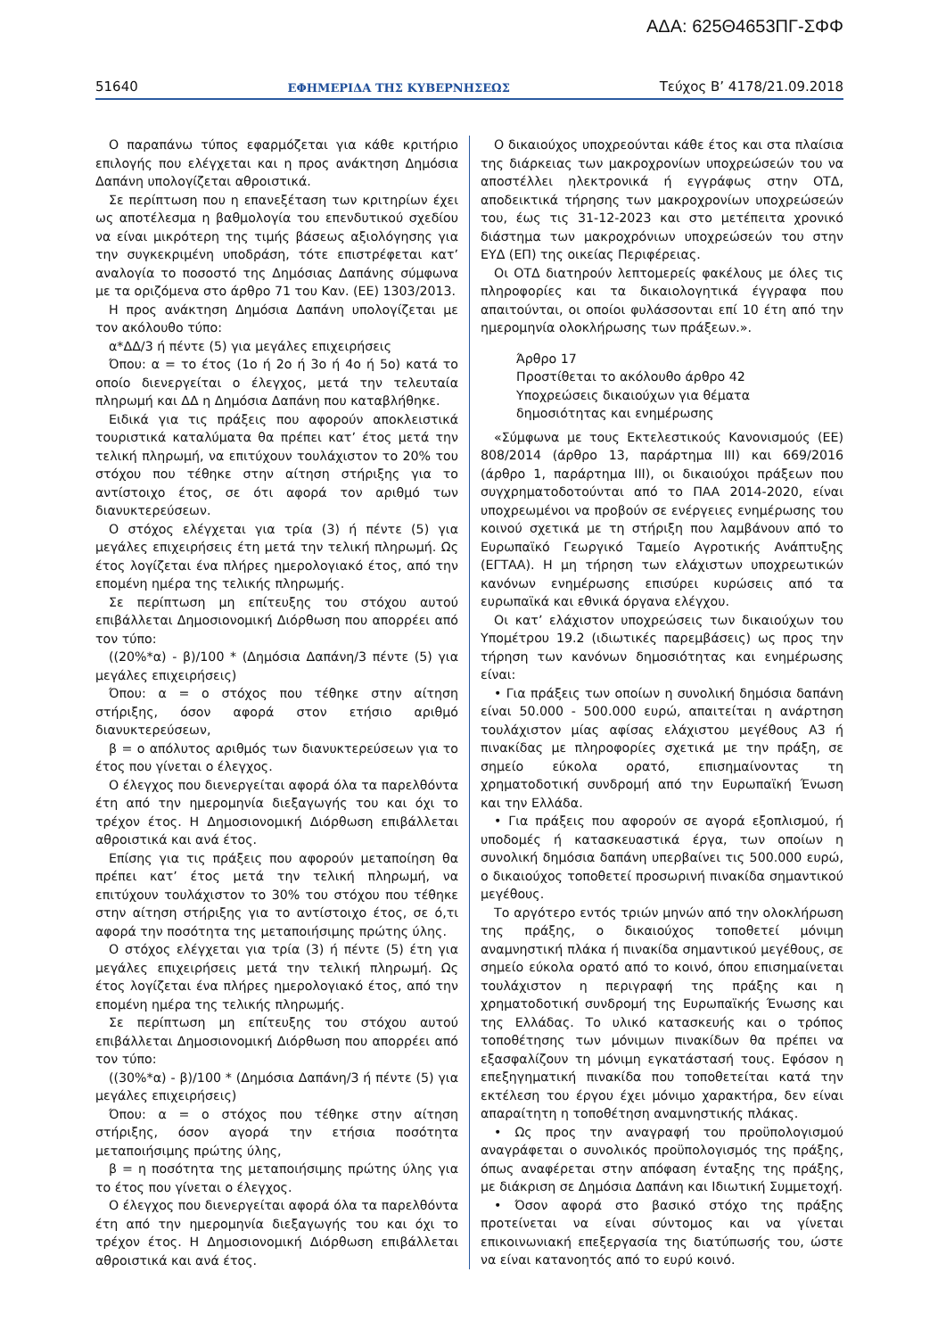ΑΔΑ: 625Θ4653ΠΓ-ΣΦΦ
51640 ΕΦΗΜΕΡΙΔΑ ΤΗΣ ΚΥΒΕΡΝΗΣΕΩΣ Τεύχος Β’ 4178/21.09.2018
Ο παραπάνω τύπος εφαρμόζεται για κάθε κριτήριο επιλογής που ελέγχεται και η προς ανάκτηση Δημόσια Δαπάνη υπολογίζεται αθροιστικά.
Σε περίπτωση που η επανεξέταση των κριτηρίων έχει ως αποτέλεσμα η βαθμολογία του επενδυτικού σχεδίου να είναι μικρότερη της τιμής βάσεως αξιολόγησης για την συγκεκριμένη υποδράση, τότε επιστρέφεται κατ’ αναλογία το ποσοστό της Δημόσιας Δαπάνης σύμφωνα με τα οριζόμενα στο άρθρο 71 του Καν. (ΕΕ) 1303/2013.
Η προς ανάκτηση Δημόσια Δαπάνη υπολογίζεται με τον ακόλουθο τύπο:
α*ΔΔ/3 ή πέντε (5) για μεγάλες επιχειρήσεις
Όπου: α = το έτος (1ο ή 2ο ή 3ο ή 4ο ή 5ο) κατά το οποίο διενεργείται ο έλεγχος, μετά την τελευταία πληρωμή και ΔΔ η Δημόσια Δαπάνη που καταβλήθηκε.
Ειδικά για τις πράξεις που αφορούν αποκλειστικά τουριστικά καταλύματα θα πρέπει κατ’ έτος μετά την τελική πληρωμή, να επιτύχουν τουλάχιστον το 20% του στόχου που τέθηκε στην αίτηση στήριξης για το αντίστοιχο έτος, σε ότι αφορά τον αριθμό των διανυκτερεύσεων.
Ο στόχος ελέγχεται για τρία (3) ή πέντε (5) για μεγάλες επιχειρήσεις έτη μετά την τελική πληρωμή. Ως έτος λογίζεται ένα πλήρες ημερολογιακό έτος, από την επομένη ημέρα της τελικής πληρωμής.
Σε περίπτωση μη επίτευξης του στόχου αυτού επιβάλλεται Δημοσιονομική Διόρθωση που απορρέει από τον τύπο:
((20%*α) - β)/100 * (Δημόσια Δαπάνη/3 πέντε (5) για μεγάλες επιχειρήσεις)
Όπου: α = ο στόχος που τέθηκε στην αίτηση στήριξης, όσον αφορά στον ετήσιο αριθμό διανυκτερεύσεων,
β = ο απόλυτος αριθμός των διανυκτερεύσεων για το έτος που γίνεται ο έλεγχος.
Ο έλεγχος που διενεργείται αφορά όλα τα παρελθόντα έτη από την ημερομηνία διεξαγωγής του και όχι το τρέχον έτος. Η Δημοσιονομική Διόρθωση επιβάλλεται αθροιστικά και ανά έτος.
Επίσης για τις πράξεις που αφορούν μεταποίηση θα πρέπει κατ’ έτος μετά την τελική πληρωμή, να επιτύχουν τουλάχιστον το 30% του στόχου που τέθηκε στην αίτηση στήριξης για το αντίστοιχο έτος, σε ό,τι αφορά την ποσότητα της μεταποιήσιμης πρώτης ύλης.
Ο στόχος ελέγχεται για τρία (3) ή πέντε (5) έτη για μεγάλες επιχειρήσεις μετά την τελική πληρωμή. Ως έτος λογίζεται ένα πλήρες ημερολογιακό έτος, από την επομένη ημέρα της τελικής πληρωμής.
Σε περίπτωση μη επίτευξης του στόχου αυτού επιβάλλεται Δημοσιονομική Διόρθωση που απορρέει από τον τύπο:
((30%*α) - β)/100 * (Δημόσια Δαπάνη/3 ή πέντε (5) για μεγάλες επιχειρήσεις)
Όπου: α = ο στόχος που τέθηκε στην αίτηση στήριξης, όσον αγορά την ετήσια ποσότητα μεταποιήσιμης πρώτης ύλης,
β = η ποσότητα της μεταποιήσιμης πρώτης ύλης για το έτος που γίνεται ο έλεγχος.
Ο έλεγχος που διενεργείται αφορά όλα τα παρελθόντα έτη από την ημερομηνία διεξαγωγής του και όχι το τρέχον έτος. Η Δημοσιονομική Διόρθωση επιβάλλεται αθροιστικά και ανά έτος.
Ο δικαιούχος υποχρεούνται κάθε έτος και στα πλαίσια της διάρκειας των μακροχρονίων υποχρεώσεών του να αποστέλλει ηλεκτρονικά ή εγγράφως στην ΟΤΔ, αποδεικτικά τήρησης των μακροχρονίων υποχρεώσεών του, έως τις 31-12-2023 και στο μετέπειτα χρονικό διάστημα των μακροχρόνιων υποχρεώσεών του στην ΕΥΔ (ΕΠ) της οικείας Περιφέρειας.
Οι ΟΤΔ διατηρούν λεπτομερείς φακέλους με όλες τις πληροφορίες και τα δικαιολογητικά έγγραφα που απαιτούνται, οι οποίοι φυλάσσονται επί 10 έτη από την ημερομηνία ολοκλήρωσης των πράξεων.».
Άρθρο 17
Προστίθεται το ακόλουθο άρθρο 42
Υποχρεώσεις δικαιούχων για θέματα
δημοσιότητας και ενημέρωσης
«Σύμφωνα με τους Εκτελεστικούς Κανονισμούς (ΕΕ) 808/2014 (άρθρο 13, παράρτημα ΙΙΙ) και 669/2016 (άρθρο 1, παράρτημα ΙΙΙ), οι δικαιούχοι πράξεων που συγχρηματοδοτούνται από το ΠΑΑ 2014-2020, είναι υποχρεωμένοι να προβούν σε ενέργειες ενημέρωσης του κοινού σχετικά με τη στήριξη που λαμβάνουν από το Ευρωπαϊκό Γεωργικό Ταμείο Αγροτικής Ανάπτυξης (ΕΓΤΑΑ). Η μη τήρηση των ελάχιστων υποχρεωτικών κανόνων ενημέρωσης επισύρει κυρώσεις από τα ευρωπαϊκά και εθνικά όργανα ελέγχου.
Οι κατ’ ελάχιστον υποχρεώσεις των δικαιούχων του Υπομέτρου 19.2 (ιδιωτικές παρεμβάσεις) ως προς την τήρηση των κανόνων δημοσιότητας και ενημέρωσης είναι:
• Για πράξεις των οποίων η συνολική δημόσια δαπάνη είναι 50.000 - 500.000 ευρώ, απαιτείται η ανάρτηση τουλάχιστον μίας αφίσας ελάχιστου μεγέθους Α3 ή πινακίδας με πληροφορίες σχετικά με την πράξη, σε σημείο εύκολα ορατό, επισημαίνοντας τη χρηματοδοτική συνδρομή από την Ευρωπαϊκή Ένωση και την Ελλάδα.
• Για πράξεις που αφορούν σε αγορά εξοπλισμού, ή υποδομές ή κατασκευαστικά έργα, των οποίων η συνολική δημόσια δαπάνη υπερβαίνει τις 500.000 ευρώ, ο δικαιούχος τοποθετεί προσωρινή πινακίδα σημαντικού μεγέθους.
Το αργότερο εντός τριών μηνών από την ολοκλήρωση της πράξης, ο δικαιούχος τοποθετεί μόνιμη αναμνηστική πλάκα ή πινακίδα σημαντικού μεγέθους, σε σημείο εύκολα ορατό από το κοινό, όπου επισημαίνεται τουλάχιστον η περιγραφή της πράξης και η χρηματοδοτική συνδρομή της Ευρωπαϊκής Ένωσης και της Ελλάδας. Το υλικό κατασκευής και ο τρόπος τοποθέτησης των μόνιμων πινακίδων θα πρέπει να εξασφαλίζουν τη μόνιμη εγκατάστασή τους. Εφόσον η επεξηγηματική πινακίδα που τοποθετείται κατά την εκτέλεση του έργου έχει μόνιμο χαρακτήρα, δεν είναι απαραίτητη η τοποθέτηση αναμνηστικής πλάκας.
• Ως προς την αναγραφή του προϋπολογισμού αναγράφεται ο συνολικός προϋπολογισμός της πράξης, όπως αναφέρεται στην απόφαση ένταξης της πράξης, με διάκριση σε Δημόσια Δαπάνη και Ιδιωτική Συμμετοχή.
• Όσον αφορά στο βασικό στόχο της πράξης προτείνεται να είναι σύντομος και να γίνεται επικοινωνιακή επεξεργασία της διατύπωσής του, ώστε να είναι κατανοητός από το ευρύ κοινό.